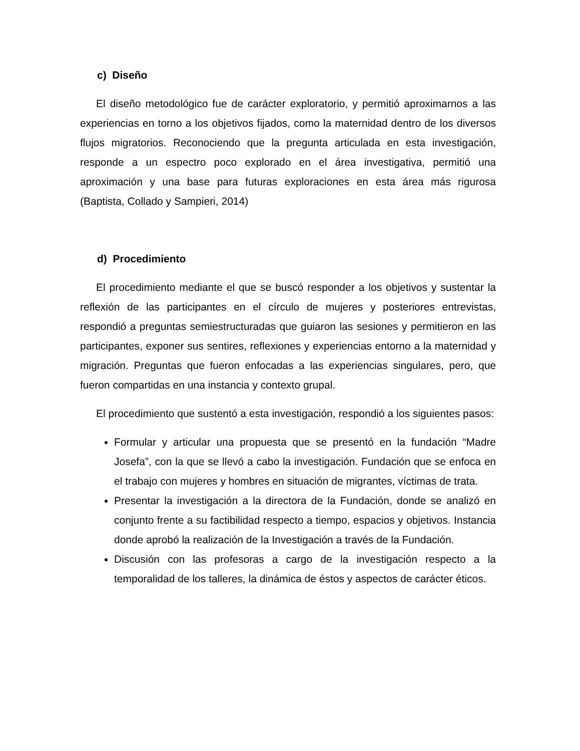c) Diseño
El diseño metodológico fue de carácter exploratorio, y permitió aproximarnos a las experiencias en torno a los objetivos fijados, como la maternidad dentro de los diversos flujos migratorios. Reconociendo que la pregunta articulada en esta investigación, responde a un espectro poco explorado en el área investigativa, permitió una aproximación y una base para futuras exploraciones en esta área más rigurosa (Baptista, Collado y Sampieri, 2014)
d) Procedimiento
El procedimiento mediante el que se buscó responder a los objetivos y sustentar la reflexión de las participantes en el círculo de mujeres y posteriores entrevistas, respondió a preguntas semiestructuradas que guiaron las sesiones y permitieron en las participantes, exponer sus sentires, reflexiones y experiencias entorno a la maternidad y migración. Preguntas que fueron enfocadas a las experiencias singulares, pero, que fueron compartidas en una instancia y contexto grupal.
El procedimiento que sustentó a esta investigación, respondió a los siguientes pasos:
Formular y articular una propuesta que se presentó en la fundación “Madre Josefa”, con la que se llevó a cabo la investigación. Fundación que se enfoca en el trabajo con mujeres y hombres en situación de migrantes, víctimas de trata.
Presentar la investigación a la directora de la Fundación, donde se analizó en conjunto frente a su factibilidad respecto a tiempo, espacios y objetivos. Instancia donde aprobó la realización de la Investigación a través de la Fundación.
Discusión con las profesoras a cargo de la investigación respecto a la temporalidad de los talleres, la dinámica de éstos y aspectos de carácter éticos.